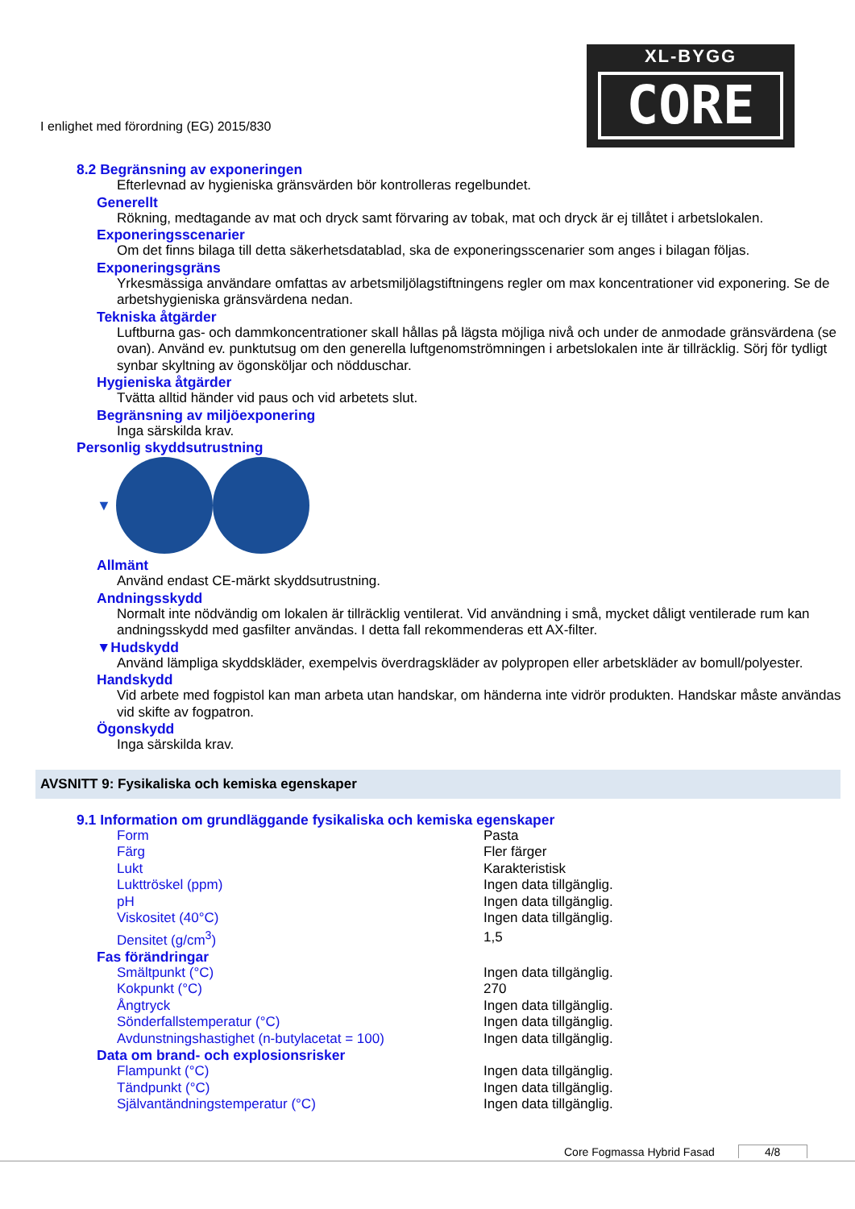I enlighet med förordning (EG) 2015/830
XL-BYGG
CORE
8.2 Begränsning av exponeringen
Efterlevnad av hygieniska gränsvärden bör kontrolleras regelbundet.
Generellt
Rökning, medtagande av mat och dryck samt förvaring av tobak, mat och dryck är ej tillåtet i arbetslokalen.
Exponeringsscenarier
Om det finns bilaga till detta säkerhetsdatablad, ska de exponeringsscenarier som anges i bilagan följas.
Exponeringsgräns
Yrkesmässiga användare omfattas av arbetsmiljölagstiftningens regler om max koncentrationer vid exponering. Se de arbetshygieniska gränsvärdena nedan.
Tekniska åtgärder
Luftburna gas- och dammkoncentrationer skall hållas på lägsta möjliga nivå och under de anmodade gränsvärdena (se ovan). Använd ev. punktutsug om den generella luftgenomströmningen i arbetslokalen inte är tillräcklig. Sörj för tydligt synbar skyltning av ögonsköljar och nödduschar.
Hygieniska åtgärder
Tvätta alltid händer vid paus och vid arbetets slut.
Begränsning av miljöexponering
Inga särskilda krav.
Personlig skyddsutrustning
▼
Allmänt
Använd endast CE-märkt skyddsutrustning.
Andningsskydd
Normalt inte nödvändig om lokalen är tillräcklig ventilerat. Vid användning i små, mycket dåligt ventilerade rum kan andningsskydd med gasfilter användas. I detta fall rekommenderas ett AX-filter.
▼Hudskydd
Använd lämpliga skyddskläder, exempelvis överdragskläder av polypropen eller arbetskläder av bomull/polyester.
Handskydd
Vid arbete med fogpistol kan man arbeta utan handskar, om händerna inte vidrör produkten. Handskar måste användas vid skifte av fogpatron.
Ögonskydd
Inga särskilda krav.
AVSNITT 9: Fysikaliska och kemiska egenskaper
9.1 Information om grundläggande fysikaliska och kemiska egenskaper
| Form | Pasta |
| Färg | Fler färger |
| Lukt | Karakteristisk |
| Lukttröskel (ppm) | Ingen data tillgänglig. |
| pH | Ingen data tillgänglig. |
| Viskositet (40°C) | Ingen data tillgänglig. |
| Densitet (g/cm<sup>3</sup>) | 1,5 |
| Fas förändringar | |
| Smältpunkt (°C) | Ingen data tillgänglig. |
| Kokpunkt (°C) | 270 |
| Ångtryck | Ingen data tillgänglig. |
| Sönderfallstemperatur (°C) | Ingen data tillgänglig. |
| Avdunstningshastighet (n-butylacetat = 100) | Ingen data tillgänglig. |
| Data om brand- och explosionsrisker | |
| Flampunkt (°C) | Ingen data tillgänglig. |
| Tändpunkt (°C) | Ingen data tillgänglig. |
| Självantändningstemperatur (°C) | Ingen data tillgänglig. |
Core Fogmassa Hybrid Fasad 4/8